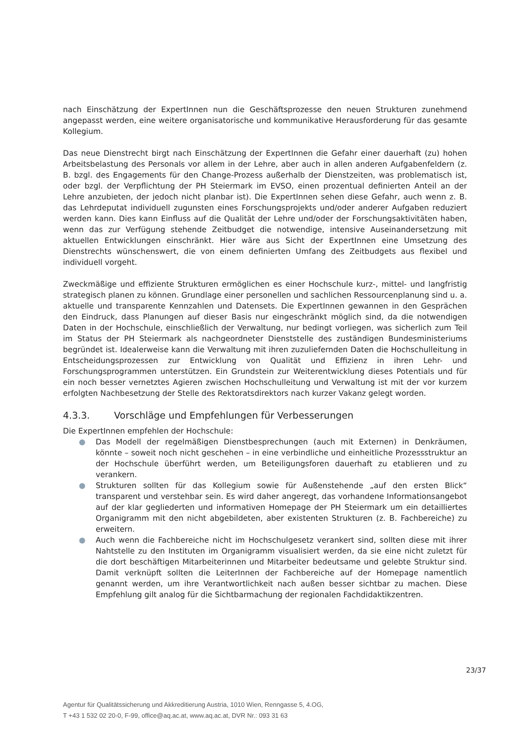nach Einschätzung der ExpertInnen nun die Geschäftsprozesse den neuen Strukturen zunehmend angepasst werden, eine weitere organisatorische und kommunikative Herausforderung für das gesamte Kollegium.
Das neue Dienstrecht birgt nach Einschätzung der ExpertInnen die Gefahr einer dauerhaft (zu) hohen Arbeitsbelastung des Personals vor allem in der Lehre, aber auch in allen anderen Aufgabenfeldern (z. B. bzgl. des Engagements für den Change-Prozess außerhalb der Dienstzeiten, was problematisch ist, oder bzgl. der Verpflichtung der PH Steiermark im EVSO, einen prozentual definierten Anteil an der Lehre anzubieten, der jedoch nicht planbar ist). Die ExpertInnen sehen diese Gefahr, auch wenn z. B. das Lehrdeputat individuell zugunsten eines Forschungsprojekts und/oder anderer Aufgaben reduziert werden kann. Dies kann Einfluss auf die Qualität der Lehre und/oder der Forschungsaktivitäten haben, wenn das zur Verfügung stehende Zeitbudget die notwendige, intensive Auseinandersetzung mit aktuellen Entwicklungen einschränkt. Hier wäre aus Sicht der ExpertInnen eine Umsetzung des Dienstrechts wünschenswert, die von einem definierten Umfang des Zeitbudgets aus flexibel und individuell vorgeht.
Zweckmäßige und effiziente Strukturen ermöglichen es einer Hochschule kurz-, mittel- und langfristig strategisch planen zu können. Grundlage einer personellen und sachlichen Ressourcenplanung sind u. a. aktuelle und transparente Kennzahlen und Datensets. Die ExpertInnen gewannen in den Gesprächen den Eindruck, dass Planungen auf dieser Basis nur eingeschränkt möglich sind, da die notwendigen Daten in der Hochschule, einschließlich der Verwaltung, nur bedingt vorliegen, was sicherlich zum Teil im Status der PH Steiermark als nachgeordneter Dienststelle des zuständigen Bundesministeriums begründet ist. Idealerweise kann die Verwaltung mit ihren zuzuliefernden Daten die Hochschulleitung in Entscheidungsprozessen zur Entwicklung von Qualität und Effizienz in ihren Lehr- und Forschungsprogrammen unterstützen. Ein Grundstein zur Weiterentwicklung dieses Potentials und für ein noch besser vernetztes Agieren zwischen Hochschulleitung und Verwaltung ist mit der vor kurzem erfolgten Nachbesetzung der Stelle des Rektoratsdirektors nach kurzer Vakanz gelegt worden.
4.3.3. Vorschläge und Empfehlungen für Verbesserungen
Die ExpertInnen empfehlen der Hochschule:
● Das Modell der regelmäßigen Dienstbesprechungen (auch mit Externen) in Denkräumen, könnte – soweit noch nicht geschehen – in eine verbindliche und einheitliche Prozessstruktur an der Hochschule überführt werden, um Beteiligungsforen dauerhaft zu etablieren und zu verankern.
● Strukturen sollten für das Kollegium sowie für Außenstehende „auf den ersten Blick“ transparent und verstehbar sein. Es wird daher angeregt, das vorhandene Informationsangebot auf der klar gegliederten und informativen Homepage der PH Steiermark um ein detailliertes Organigramm mit den nicht abgebildeten, aber existenten Strukturen (z. B. Fachbereiche) zu erweitern.
● Auch wenn die Fachbereiche nicht im Hochschulgesetz verankert sind, sollten diese mit ihrer Nahtstelle zu den Instituten im Organigramm visualisiert werden, da sie eine nicht zuletzt für die dort beschäftigen Mitarbeiterinnen und Mitarbeiter bedeutsame und gelebte Struktur sind. Damit verknüpft sollten die LeiterInnen der Fachbereiche auf der Homepage namentlich genannt werden, um ihre Verantwortlichkeit nach außen besser sichtbar zu machen. Diese Empfehlung gilt analog für die Sichtbarmachung der regionalen Fachdidaktikzentren.
23/37
Agentur für Qualitätssicherung und Akkreditierung Austria, 1010 Wien, Renngasse 5, 4.OG,
T +43 1 532 02 20-0, F-99, office@aq.ac.at, www.aq.ac.at, DVR Nr.: 093 31 63